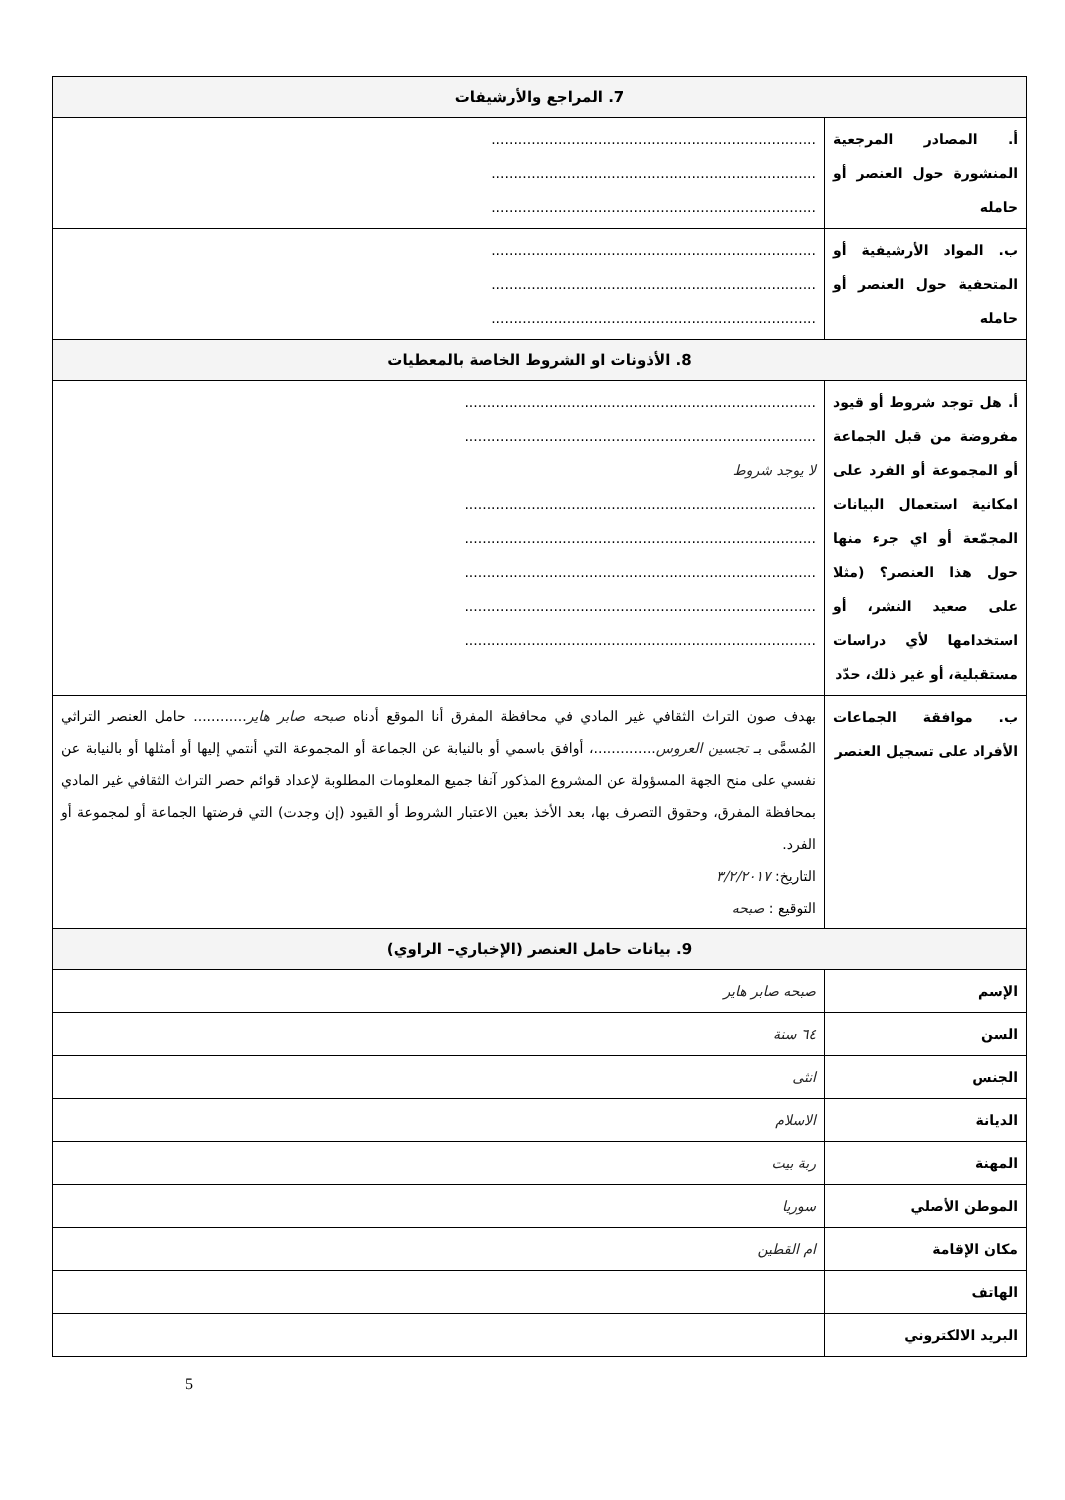| 7. المراجع والأرشيفات | |
| --- | --- |
| أ. المصادر المرجعية المنشورة حول العنصر أو حامله | ......................................................................... ......................................................................... ......................................................................... |
| ب. المواد الأرشيفية أو المتحفية حول العنصر أو حامله | ......................................................................... ......................................................................... ......................................................................... |
| 8. الأذونات او الشروط الخاصة بالمعطيات | |
| أ. هل توجد شروط أو قيود مفروضة من قبل الجماعة أو المجموعة أو الفرد على امكانية استعمال البيانات المجمّعة أو اي جرء منها حول هذا العنصر؟ (مثلا على صعيد النشر، أو استخدامها لأي دراسات مستقبلية، أو غير ذلك، حدّد | ............................................................................... ............................................................................... لا يوجد شروط ............................................................................... ............................................................................... ............................................................................... ............................................................................... ............................................................................... |
| ب. موافقة الجماعات الأفراد على تسجيل العنصر | بهدف صون التراث الثقافي غير المادي في محافظة المفرق أنا الموقع أدناه صبحه صابر هاير ............ حامل العنصر التراثي المُسمَّى بـ تجسين العروس ..............، أوافق باسمي أو بالنيابة عن الجماعة أو المجموعة التي أنتمي إليها أو أمثلها أو بالنيابة عن نفسي على منح الجهة المسؤولة عن المشروع المذكور آنفا جميع المعلومات المطلوبة لإعداد قوائم حصر التراث الثقافي غير المادي بمحافظة المفرق، وحقوق التصرف بها، بعد الأخذ بعين الاعتبار الشروط أو القيود (إن وجدت) التي فرضتها الجماعة أو لمجموعة أو الفرد. التاريخ: ٣/٢/٢٠١٧ التوقيع : صبحه |
| 9. بيانات حامل العنصر (الإخباري– الراوي) | |
| الإسم | صبحه صابر هاير |
| السن | ٦٤ سنة |
| الجنس | انثى |
| الديانة | الاسلام |
| المهنة | ربة بيت |
| الموطن الأصلي | سوريا |
| مكان الإقامة | ام القطين |
| الهاتف | |
| البريد الالكتروني | |
5